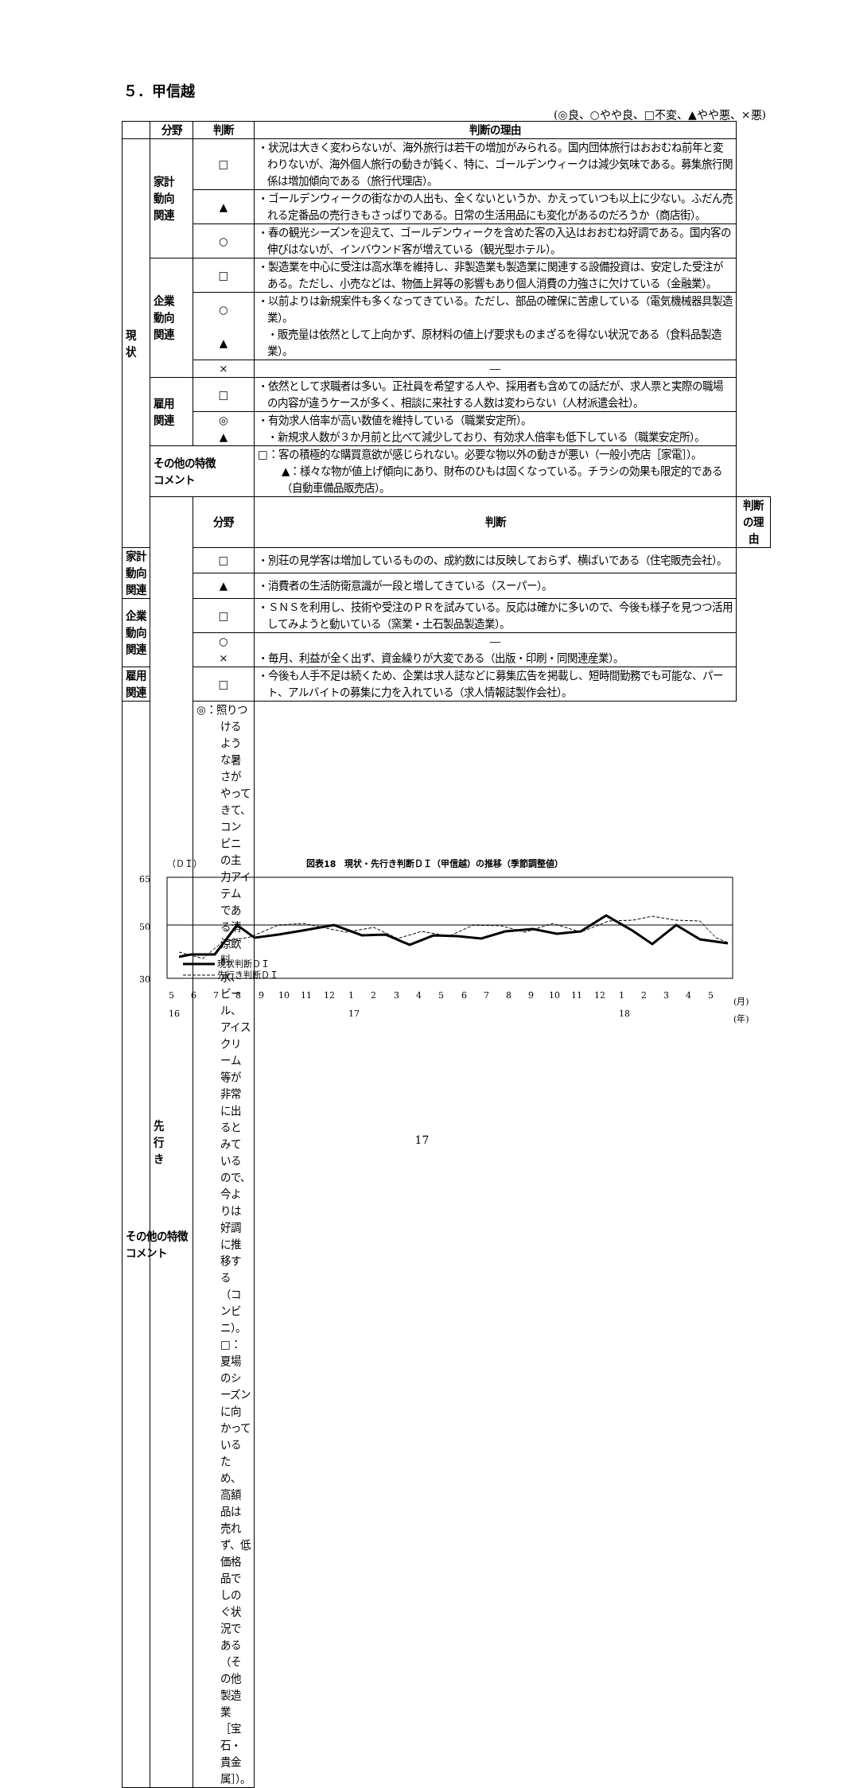５．甲信越
(◎良、○やや良、□不変、▲やや悪、×悪)
| | 分野 | 判断 | 判断の理由 | |
| --- | --- | --- | --- | --- |
| 現 状 | 家計 動向 関連 | □ | ・状況は大きく変わらないが、海外旅行は若干の増加がみられる。国内団体旅行はおおむね前年と変わりないが、海外個人旅行の動きが鈍く、特に、ゴールデンウィークは減少気味である。募集旅行関係は増加傾向である（旅行代理店）。 | |
| | | ▲ | ・ゴールデンウィークの街なかの人出も、全くないというか、かえっていつも以上に少ない。ふだん売れる定番品の売行きもさっぱりである。日常の生活用品にも変化があるのだろうか（商店街）。 | |
| | | ○ | ・春の観光シーズンを迎えて、ゴールデンウィークを含めた客の入込はおおむね好調である。国内客の伸びはないが、インバウンド客が増えている（観光型ホテル）。 | |
| | 企業 動向 関連 | □ | ・製造業を中心に受注は高水準を維持し、非製造業も製造業に関連する設備投資は、安定した受注がある。ただし、小売などは、物価上昇等の影響もあり個人消費の力強さに欠けている（金融業）。 | |
| | | ○ ▲ | ・以前よりは新規案件も多くなってきている。ただし、部品の確保に苦慮している（電気機械器具製造業）。 ・販売量は依然として上向かず、原材料の値上げ要求ものまざるを得ない状況である（食料品製造業）。 | |
| | | × | ― | |
| | 雇用 関連 | □ | ・依然として求職者は多い。正社員を希望する人や、採用者も含めての話だが、求人票と実際の職場の内容が違うケースが多く、相談に来社する人数は変わらない（人材派遣会社）。 | |
| | | ◎ ▲ | ・有効求人倍率が高い数値を維持している（職業安定所）。 ・新規求人数が３か月前と比べて減少しており、有効求人倍率も低下している（職業安定所）。 | |
| | その他の特徴 コメント | | □：客の積極的な購買意欲が感じられない。必要な物以外の動きが悪い（一般小売店［家電］）。 ▲：様々な物が値上げ傾向にあり、財布のひもは固くなっている。チラシの効果も限定的である（自動車備品販売店）。 | |
| | 先 行 き | 分野 | 判断 | 判断の理由 |
| 家計 動向 関連 | | □ | ・別荘の見学客は増加しているものの、成約数には反映しておらず、横ばいである（住宅販売会社）。 | |
| | | ▲ | ・消費者の生活防衛意識が一段と増してきている（スーパー）。 | |
| 企業 動向 関連 | | □ | ・ＳＮＳを利用し、技術や受注のＰＲを試みている。反応は確かに多いので、今後も様子を見つつ活用してみようと動いている（窯業・土石製品製造業）。 | |
| | | ○ × | ― ・毎月、利益が全く出ず、資金繰りが大変である（出版・印刷・同関連産業）。 | |
| 雇用 関連 | | □ | ・今後も人手不足は続くため、企業は求人誌などに募集広告を掲載し、短時間勤務でも可能な、パート、アルバイトの募集に力を入れている（求人情報誌製作会社）。 | |
| その他の特徴 コメント | | ◎：照りつけるような暑さがやってきて、コンビニの主力アイテムである清涼飲料水、ビール、アイスクリーム等が非常に出るとみているので、今よりは好調に推移する（コンビニ）。 □：夏場のシーズンに向かっているため、高額品は売れず、低価格品でしのぐ状況である（その他製造業［宝石・貴金属］）。 | | |
（ＤＩ）
図表18　現状・先行き判断ＤＩ（甲信越）の推移（季節調整値）
65
50
30
現状判断ＤＩ
先行き判断ＤＩ
5
6
7
8
9
10
11
12
1
2
3
4
5
6
7
8
9
10
11
12
1
2
3
4
5
(月)
16
17
18
(年)
17